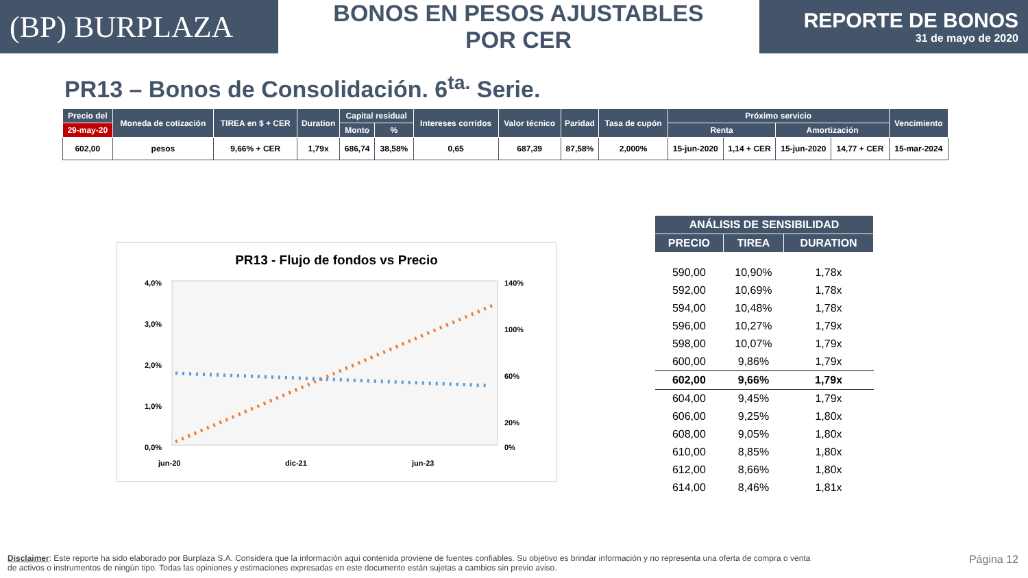(BP) BURPLAZA
BONOS EN PESOS AJUSTABLES POR CER
REPORTE DE BONOS
31 de mayo de 2020
PR13 – Bonos de Consolidación. 6<sup>ta.</sup> Serie.
| Precio del | Moneda de cotización | TIREA en $ + CER | Duration | Capital residual | | Intereses corridos | Valor técnico | Paridad | Tasa de cupón | Próximo servicio | | | | Vencimiento |
| --- | --- | --- | --- | --- | --- | --- | --- | --- | --- | --- | --- | --- | --- | --- |
| 29-may-20 | | | | Monto | % | | | | | Renta | | Amortización | | |
| 602,00 | pesos | 9,66% + CER | 1,79x | 686,74 | 38,58% | 0,65 | 687,39 | 87,58% | 2,000% | 15-jun-2020 | 1,14 + CER | 15-jun-2020 | 14,77 + CER | 15-mar-2024 |
PR13 - Flujo de fondos vs Precio
4,0%
3,0%
2,0%
1,0%
0,0%
140%
100%
60%
20%
0%
jun-20
dic-21
jun-23
| ANÁLISIS DE SENSIBILIDAD | | |
| --- | --- | --- |
| PRECIO | TIREA | DURATION |
| 590,00 | 10,90% | 1,78x |
| 592,00 | 10,69% | 1,78x |
| 594,00 | 10,48% | 1,78x |
| 596,00 | 10,27% | 1,79x |
| 598,00 | 10,07% | 1,79x |
| 600,00 | 9,86% | 1,79x |
| 602,00 | 9,66% | 1,79x |
| 604,00 | 9,45% | 1,79x |
| 606,00 | 9,25% | 1,80x |
| 608,00 | 9,05% | 1,80x |
| 610,00 | 8,85% | 1,80x |
| 612,00 | 8,66% | 1,80x |
| 614,00 | 8,46% | 1,81x |
Disclaimer: Este reporte ha sido elaborado por Burplaza S.A. Considera que la información aquí contenida proviene de fuentes confiables. Su objetivo es brindar información y no representa una oferta de compra o venta de activos o instrumentos de ningún tipo. Todas las opiniones y estimaciones expresadas en este documento están sujetas a cambios sin previo aviso.
Página 12